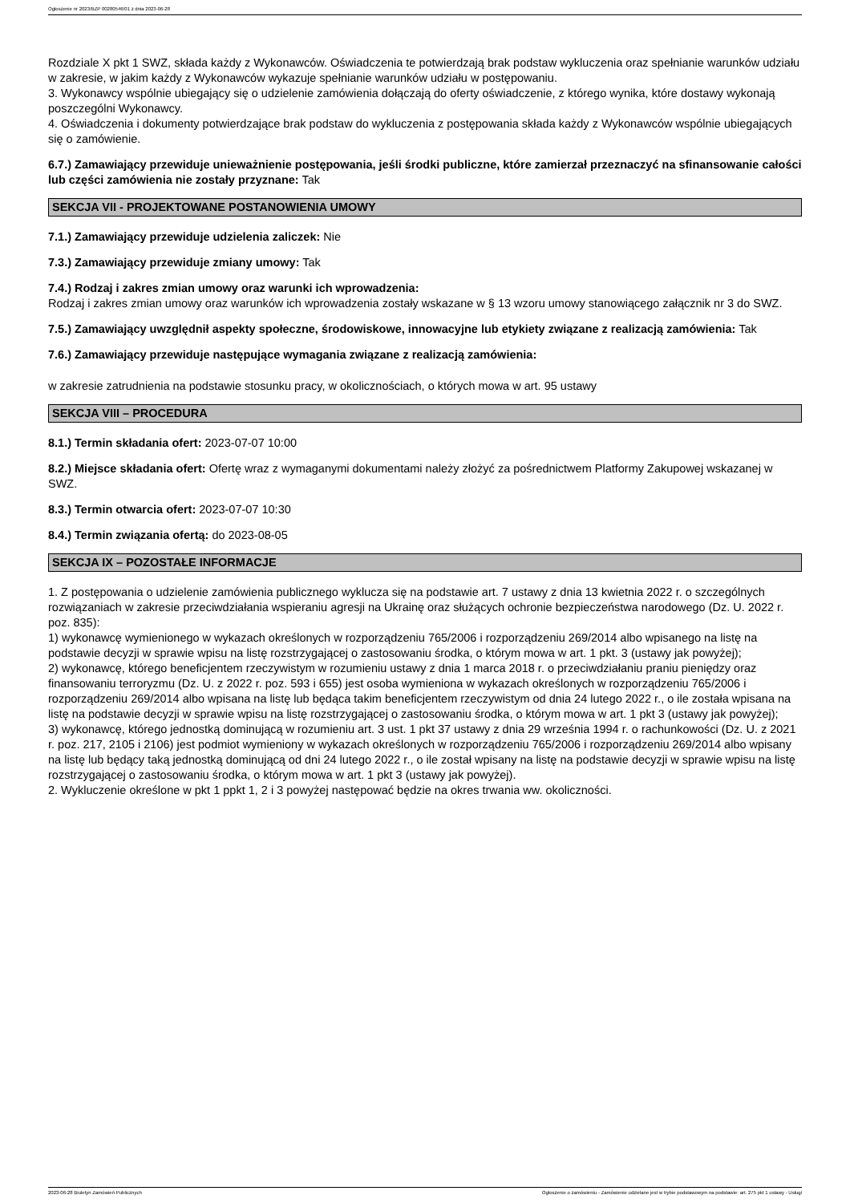Ogłoszenie nr 2023/BZP 00280546/01 z dnia 2023-06-28
Rozdziale X pkt 1 SWZ, składa każdy z Wykonawców. Oświadczenia te potwierdzają brak podstaw wykluczenia oraz spełnianie warunków udziału w zakresie, w jakim każdy z Wykonawców wykazuje spełnianie warunków udziału w postępowaniu.
3. Wykonawcy wspólnie ubiegający się o udzielenie zamówienia dołączają do oferty oświadczenie, z którego wynika, które dostawy wykonają poszczególni Wykonawcy.
4. Oświadczenia i dokumenty potwierdzające brak podstaw do wykluczenia z postępowania składa każdy z Wykonawców wspólnie ubiegających się o zamówienie.
6.7.) Zamawiający przewiduje unieważnienie postępowania, jeśli środki publiczne, które zamierzał przeznaczyć na sfinansowanie całości lub części zamówienia nie zostały przyznane: Tak
SEKCJA VII - PROJEKTOWANE POSTANOWIENIA UMOWY
7.1.) Zamawiający przewiduje udzielenia zaliczek: Nie
7.3.) Zamawiający przewiduje zmiany umowy: Tak
7.4.) Rodzaj i zakres zmian umowy oraz warunki ich wprowadzenia:
Rodzaj i zakres zmian umowy oraz warunków ich wprowadzenia zostały wskazane w § 13 wzoru umowy stanowiącego załącznik nr 3 do SWZ.
7.5.) Zamawiający uwzględnił aspekty społeczne, środowiskowe, innowacyjne lub etykiety związane z realizacją zamówienia: Tak
7.6.) Zamawiający przewiduje następujące wymagania związane z realizacją zamówienia:
w zakresie zatrudnienia na podstawie stosunku pracy, w okolicznościach, o których mowa w art. 95 ustawy
SEKCJA VIII – PROCEDURA
8.1.) Termin składania ofert: 2023-07-07 10:00
8.2.) Miejsce składania ofert: Ofertę wraz z wymaganymi dokumentami należy złożyć za pośrednictwem Platformy Zakupowej wskazanej w SWZ.
8.3.) Termin otwarcia ofert: 2023-07-07 10:30
8.4.) Termin związania ofertą: do 2023-08-05
SEKCJA IX – POZOSTAŁE INFORMACJE
1. Z postępowania o udzielenie zamówienia publicznego wyklucza się na podstawie art. 7 ustawy z dnia 13 kwietnia 2022 r. o szczególnych rozwiązaniach w zakresie przeciwdziałania wspieraniu agresji na Ukrainę oraz służących ochronie bezpieczeństwa narodowego (Dz. U. 2022 r. poz. 835):
1) wykonawcę wymienionego w wykazach określonych w rozporządzeniu 765/2006 i rozporządzeniu 269/2014 albo wpisanego na listę na podstawie decyzji w sprawie wpisu na listę rozstrzygającej o zastosowaniu środka, o którym mowa w art. 1 pkt. 3 (ustawy jak powyżej);
2) wykonawcę, którego beneficjentem rzeczywistym w rozumieniu ustawy z dnia 1 marca 2018 r. o przeciwdziałaniu praniu pieniędzy oraz finansowaniu terroryzmu (Dz. U. z 2022 r. poz. 593 i 655) jest osoba wymieniona w wykazach określonych w rozporządzeniu 765/2006 i rozporządzeniu 269/2014 albo wpisana na listę lub będąca takim beneficjentem rzeczywistym od dnia 24 lutego 2022 r., o ile została wpisana na listę na podstawie decyzji w sprawie wpisu na listę rozstrzygającej o zastosowaniu środka, o którym mowa w art. 1 pkt 3 (ustawy jak powyżej);
3) wykonawcę, którego jednostką dominującą w rozumieniu art. 3 ust. 1 pkt 37 ustawy z dnia 29 września 1994 r. o rachunkowości (Dz. U. z 2021 r. poz. 217, 2105 i 2106) jest podmiot wymieniony w wykazach określonych w rozporządzeniu 765/2006 i rozporządzeniu 269/2014 albo wpisany na listę lub będący taką jednostką dominującą od dni 24 lutego 2022 r., o ile został wpisany na listę na podstawie decyzji w sprawie wpisu na listę rozstrzygającej o zastosowaniu środka, o którym mowa w art. 1 pkt 3 (ustawy jak powyżej).
2. Wykluczenie określone w pkt 1 ppkt 1, 2 i 3 powyżej następować będzie na okres trwania ww. okoliczności.
2023-06-28 Biuletyn Zamówień Publicznych Ogłoszenie o zamówieniu - Zamówienie udzielane jest w trybie podstawowym na podstawie: art. 275 pkt 1 ustawy - Usługi